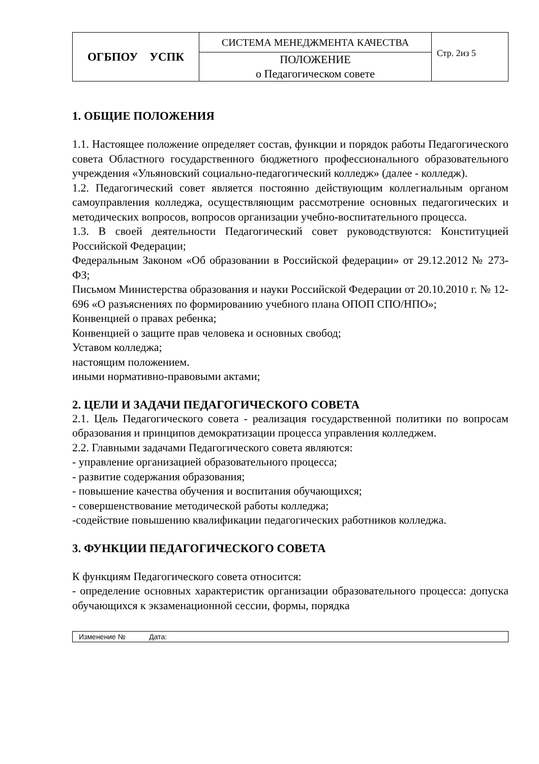| ОГБПОУ УСПК | СИСТЕМА МЕНЕДЖМЕНТА КАЧЕСТВА | Стр. 2из 5 |
| | ПОЛОЖЕНИЕ о Педагогическом совете | |
1. ОБЩИЕ ПОЛОЖЕНИЯ
1.1. Настоящее положение определяет состав, функции и порядок работы Педагогического совета Областного государственного бюджетного профессионального образовательного учреждения «Ульяновский социально-педагогический колледж» (далее - колледж).
1.2. Педагогический совет является постоянно действующим коллегиальным органом самоуправления колледжа, осуществляющим рассмотрение основных педагогических и методических вопросов, вопросов организации учебно-воспитательного процесса.
1.3. В своей деятельности Педагогический совет руководствуются: Конституцией Российской Федерации;
Федеральным Законом «Об образовании в Российской федерации» от 29.12.2012 № 273-ФЗ;
Письмом Министерства образования и науки Российской Федерации от 20.10.2010 г. № 12-696 «О разъяснениях по формированию учебного плана ОПОП СПО/НПО»;
Конвенцией о правах ребенка;
Конвенцией о защите прав человека и основных свобод;
Уставом колледжа;
настоящим положением.
иными нормативно-правовыми актами;
2. ЦЕЛИ И ЗАДАЧИ ПЕДАГОГИЧЕСКОГО СОВЕТА
2.1. Цель Педагогического совета - реализация государственной политики по вопросам образования и принципов демократизации процесса управления колледжем.
2.2. Главными задачами Педагогического совета являются:
- управление организацией образовательного процесса;
- развитие содержания образования;
- повышение качества обучения и воспитания обучающихся;
- совершенствование методической работы колледжа;
-содействие повышению квалификации педагогических работников колледжа.
3. ФУНКЦИИ ПЕДАГОГИЧЕСКОГО СОВЕТА
К функциям Педагогического совета относится:
- определение основных характеристик организации образовательного процесса: допуска обучающихся к экзаменационной сессии, формы, порядка
Изменение № Дата: